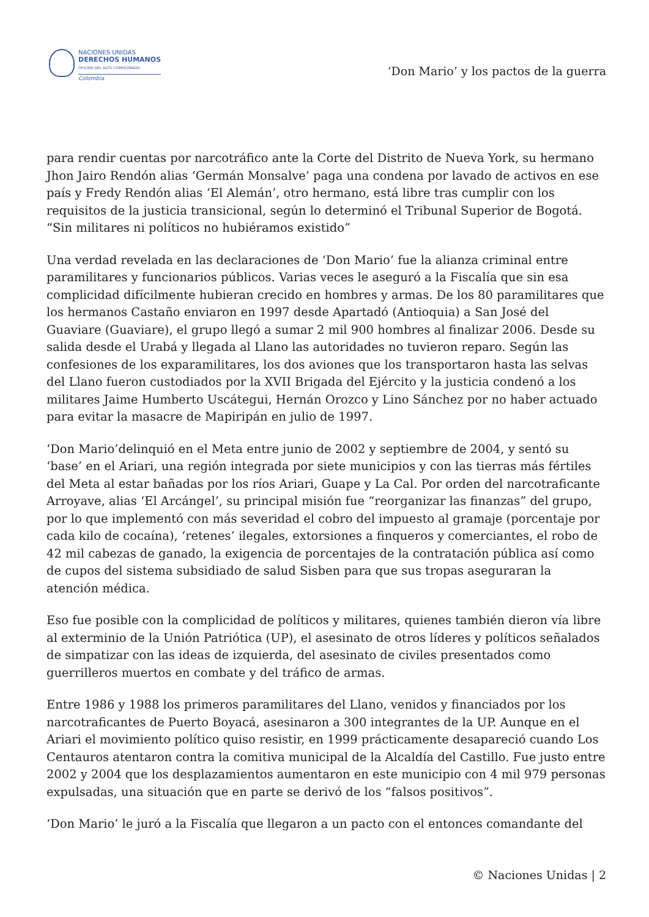NACIONES UNIDAS
DERECHOS HUMANOS
OFICINA DEL ALTO COMISIONADO
Colombia
‘Don Mario’ y los pactos de la guerra
para rendir cuentas por narcotráfico ante la Corte del Distrito de Nueva York, su hermano Jhon Jairo Rendón alias ‘Germán Monsalve’ paga una condena por lavado de activos en ese país y Fredy Rendón alias ‘El Alemán’, otro hermano, está libre tras cumplir con los requisitos de la justicia transicional, según lo determinó el Tribunal Superior de Bogotá.
“Sin militares ni políticos no hubiéramos existido”
Una verdad revelada en las declaraciones de ‘Don Mario’ fue la alianza criminal entre paramilitares y funcionarios públicos. Varias veces le aseguró a la Fiscalía que sin esa complicidad difícilmente hubieran crecido en hombres y armas. De los 80 paramilitares que los hermanos Castaño enviaron en 1997 desde Apartadó (Antioquia) a San José del Guaviare (Guaviare), el grupo llegó a sumar 2 mil 900 hombres al finalizar 2006. Desde su salida desde el Urabá y llegada al Llano las autoridades no tuvieron reparo. Según las confesiones de los exparamilitares, los dos aviones que los transportaron hasta las selvas del Llano fueron custodiados por la XVII Brigada del Ejército y la justicia condenó a los militares Jaime Humberto Uscátegui, Hernán Orozco y Lino Sánchez por no haber actuado para evitar la masacre de Mapiripán en julio de 1997.
‘Don Mario’delinquió en el Meta entre junio de 2002 y septiembre de 2004, y sentó su ‘base’ en el Ariari, una región integrada por siete municipios y con las tierras más fértiles del Meta al estar bañadas por los ríos Ariari, Guape y La Cal. Por orden del narcotraficante Arroyave, alias ‘El Arcángel’, su principal misión fue “reorganizar las finanzas” del grupo, por lo que implementó con más severidad el cobro del impuesto al gramaje (porcentaje por cada kilo de cocaína), ‘retenes’ ilegales, extorsiones a finqueros y comerciantes, el robo de 42 mil cabezas de ganado, la exigencia de porcentajes de la contratación pública así como de cupos del sistema subsidiado de salud Sisben para que sus tropas aseguraran la atención médica.
Eso fue posible con la complicidad de políticos y militares, quienes también dieron vía libre al exterminio de la Unión Patriótica (UP), el asesinato de otros líderes y políticos señalados de simpatizar con las ideas de izquierda, del asesinato de civiles presentados como guerrilleros muertos en combate y del tráfico de armas.
Entre 1986 y 1988 los primeros paramilitares del Llano, venidos y financiados por los narcotraficantes de Puerto Boyacá, asesinaron a 300 integrantes de la UP. Aunque en el Ariari el movimiento político quiso resistir, en 1999 prácticamente desapareció cuando Los Centauros atentaron contra la comitiva municipal de la Alcaldía del Castillo. Fue justo entre 2002 y 2004 que los desplazamientos aumentaron en este municipio con 4 mil 979 personas expulsadas, una situación que en parte se derivó de los “falsos positivos”.
‘Don Mario’ le juró a la Fiscalía que llegaron a un pacto con el entonces comandante del
© Naciones Unidas | 2